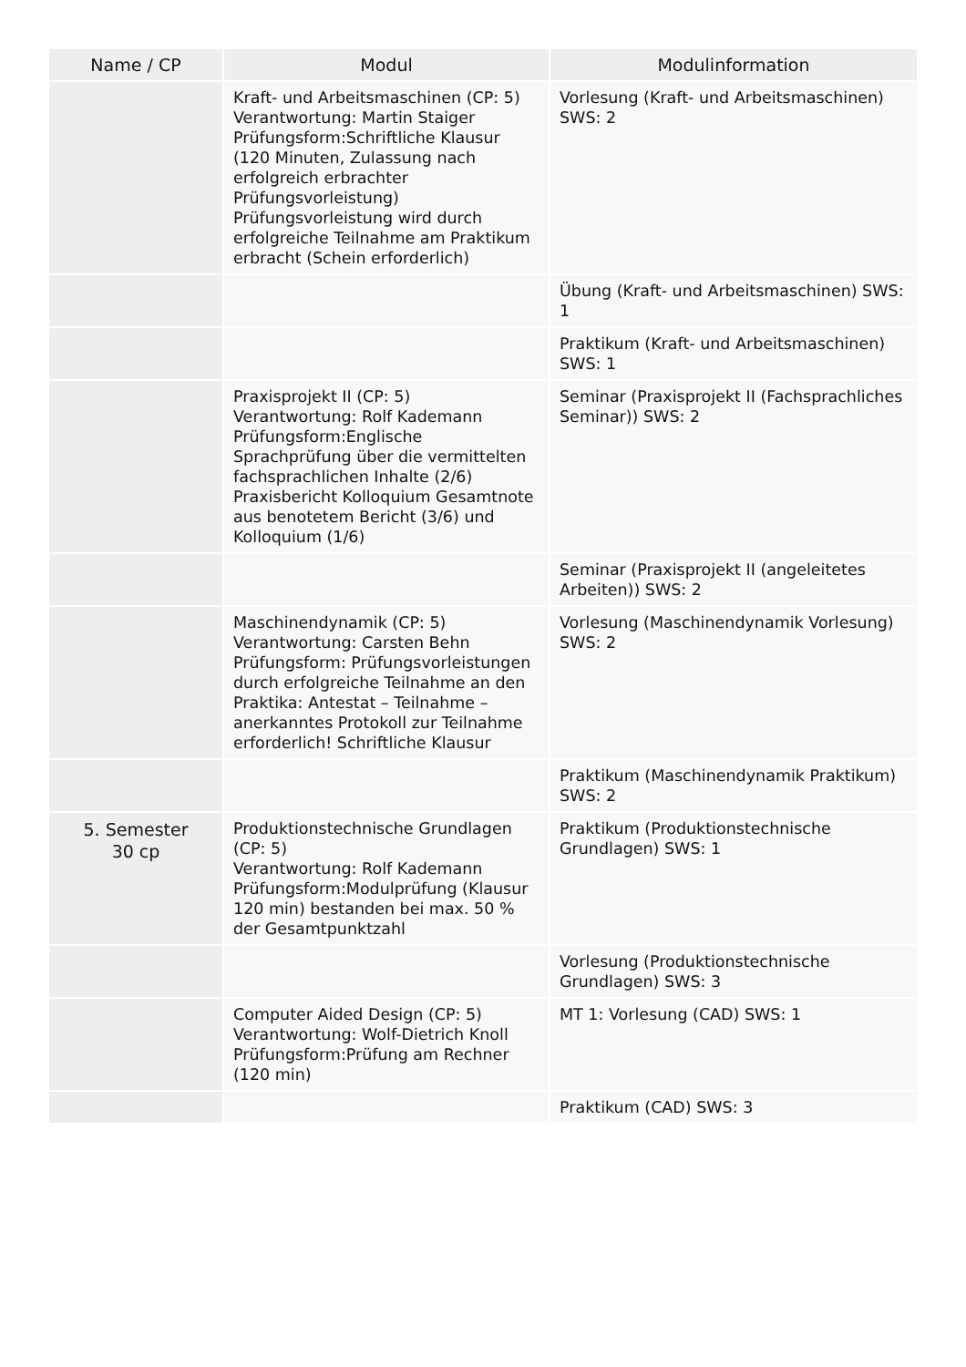| Name / CP | Modul | Modulinformation |
| --- | --- | --- |
| | Kraft- und Arbeitsmaschinen (CP: 5) Verantwortung: Martin Staiger Prüfungsform:Schriftliche Klausur (120 Minuten, Zulassung nach erfolgreich erbrachter Prüfungsvorleistung) Prüfungsvorleistung wird durch erfolgreiche Teilnahme am Praktikum erbracht (Schein erforderlich) | Vorlesung (Kraft- und Arbeitsmaschinen) SWS: 2 |
| | | Übung (Kraft- und Arbeitsmaschinen) SWS: 1 |
| | | Praktikum (Kraft- und Arbeitsmaschinen) SWS: 1 |
| | Praxisprojekt II (CP: 5) Verantwortung: Rolf Kademann Prüfungsform:Englische Sprachprüfung über die vermittelten fachsprachlichen Inhalte (2/6) Praxisbericht Kolloquium Gesamtnote aus benotetem Bericht (3/6) und Kolloquium (1/6) | Seminar (Praxisprojekt II (Fachsprachliches Seminar)) SWS: 2 |
| | | Seminar (Praxisprojekt II (angeleitetes Arbeiten)) SWS: 2 |
| | Maschinendynamik (CP: 5) Verantwortung: Carsten Behn Prüfungsform: Prüfungsvorleistungen durch erfolgreiche Teilnahme an den Praktika: Antestat – Teilnahme – anerkanntes Protokoll zur Teilnahme erforderlich! Schriftliche Klausur | Vorlesung (Maschinendynamik Vorlesung) SWS: 2 |
| | | Praktikum (Maschinendynamik Praktikum) SWS: 2 |
| 5. Semester 30 cp | Produktionstechnische Grundlagen (CP: 5) Verantwortung: Rolf Kademann Prüfungsform:Modulprüfung (Klausur 120 min) bestanden bei max. 50 % der Gesamtpunktzahl | Praktikum (Produktionstechnische Grundlagen) SWS: 1 |
| | | Vorlesung (Produktionstechnische Grundlagen) SWS: 3 |
| | Computer Aided Design (CP: 5) Verantwortung: Wolf-Dietrich Knoll Prüfungsform:Prüfung am Rechner (120 min) | MT 1: Vorlesung (CAD) SWS: 1 |
| | | Praktikum (CAD) SWS: 3 |